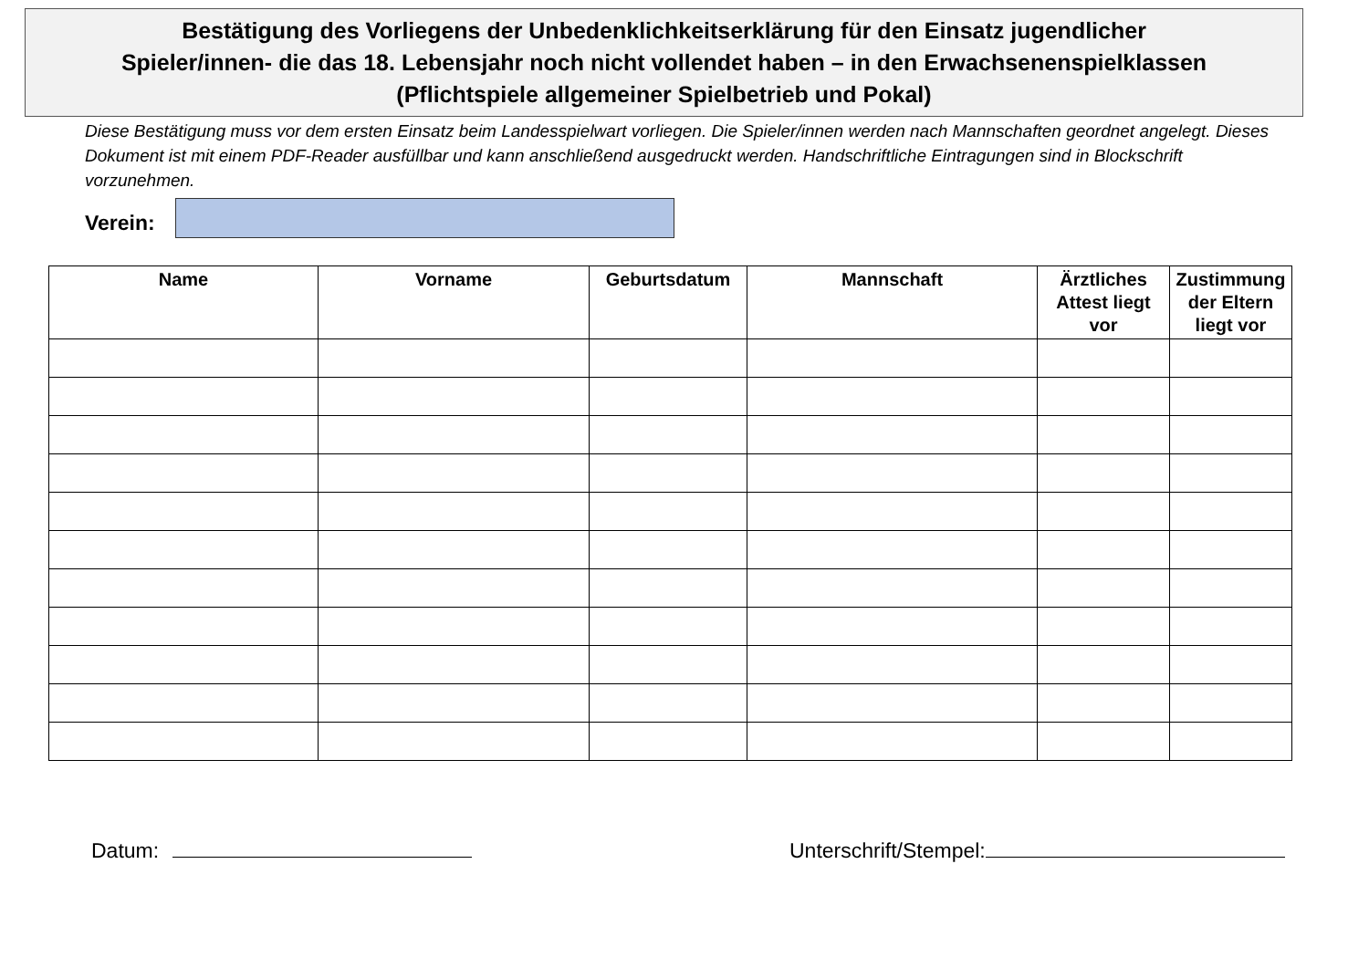Bestätigung des Vorliegens der Unbedenklichkeitserklärung für den Einsatz jugendlicher
Spieler/innen- die das 18. Lebensjahr noch nicht vollendet haben – in den Erwachsenenspielklassen
(Pflichtspiele allgemeiner Spielbetrieb und Pokal)
Diese Bestätigung muss vor dem ersten Einsatz beim Landesspielwart vorliegen. Die Spieler/innen werden nach Mannschaften geordnet angelegt. Dieses Dokument ist mit einem PDF-Reader ausfüllbar und kann anschließend ausgedruckt werden. Handschriftliche Eintragungen sind in Blockschrift vorzunehmen.
Verein:
| Name | Vorname | Geburtsdatum | Mannschaft | Ärztliches Attest liegt vor | Zustimmung der Eltern liegt vor |
| --- | --- | --- | --- | --- | --- |
Datum: Unterschrift/Stempel: